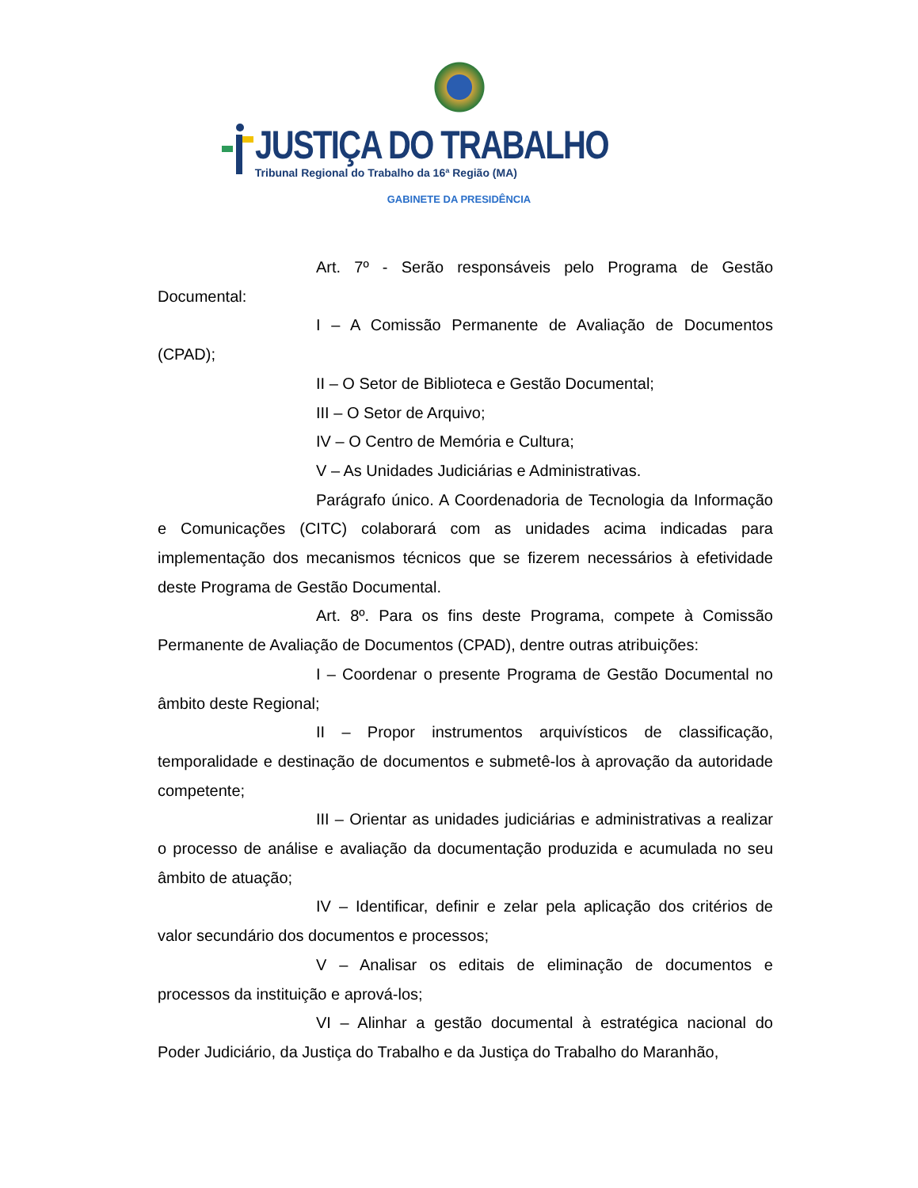JUSTIÇA DO TRABALHO
Tribunal Regional do Trabalho da 16ª Região (MA)
GABINETE DA PRESIDÊNCIA
Art. 7º - Serão responsáveis pelo Programa de Gestão Documental:
I – A Comissão Permanente de Avaliação de Documentos (CPAD);
II – O Setor de Biblioteca e Gestão Documental;
III – O Setor de Arquivo;
IV – O Centro de Memória e Cultura;
V – As Unidades Judiciárias e Administrativas.
Parágrafo único. A Coordenadoria de Tecnologia da Informação e Comunicações (CITC) colaborará com as unidades acima indicadas para implementação dos mecanismos técnicos que se fizerem necessários à efetividade deste Programa de Gestão Documental.
Art. 8º. Para os fins deste Programa, compete à Comissão Permanente de Avaliação de Documentos (CPAD), dentre outras atribuições:
I – Coordenar o presente Programa de Gestão Documental no âmbito deste Regional;
II – Propor instrumentos arquivísticos de classificação, temporalidade e destinação de documentos e submetê-los à aprovação da autoridade competente;
III – Orientar as unidades judiciárias e administrativas a realizar o processo de análise e avaliação da documentação produzida e acumulada no seu âmbito de atuação;
IV – Identificar, definir e zelar pela aplicação dos critérios de valor secundário dos documentos e processos;
V – Analisar os editais de eliminação de documentos e processos da instituição e aprová-los;
VI – Alinhar a gestão documental à estratégica nacional do Poder Judiciário, da Justiça do Trabalho e da Justiça do Trabalho do Maranhão,